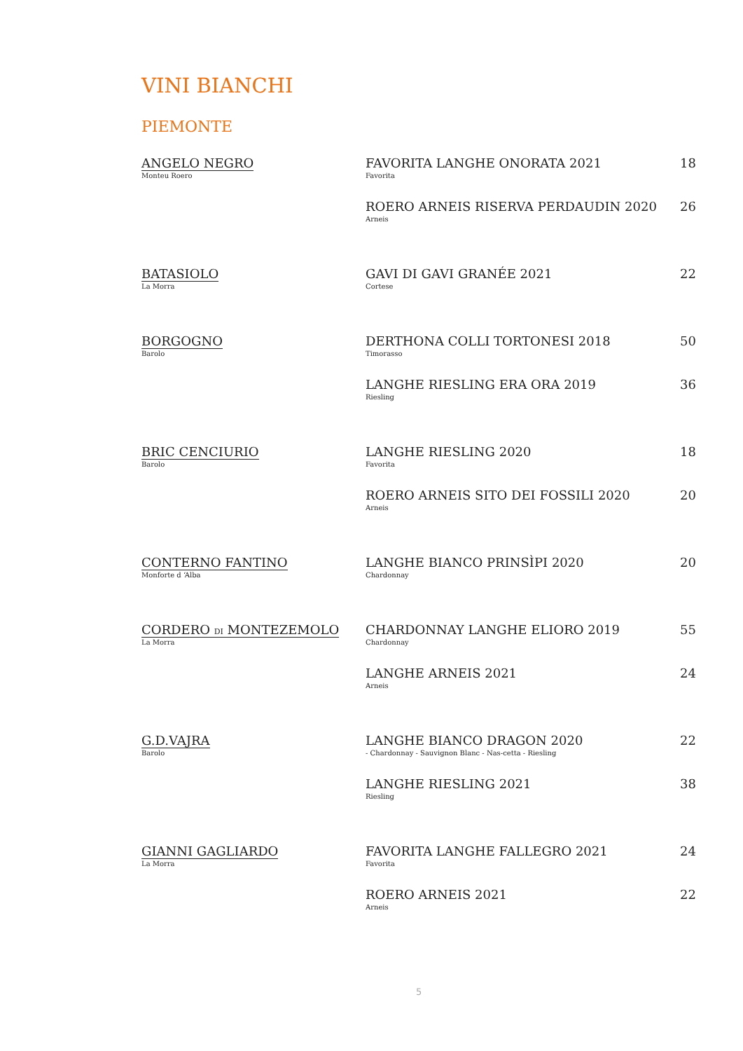VINI BIANCHI
PIEMONTE
| ANGELO NEGRO Monteu Roero | FAVORITA LANGHE ONORATA 2021 Favorita | 18 |
| | ROERO ARNEIS RISERVA PERDAUDIN 2020 Arneis | 26 |
| BATASIOLO La Morra | GAVI DI GAVI GRANÉE 2021 Cortese | 22 |
| BORGOGNO Barolo | DERTHONA COLLI TORTONESI 2018 Timorasso | 50 |
| | LANGHE RIESLING ERA ORA 2019 Riesling | 36 |
| BRIC CENCIURIO Barolo | LANGHE RIESLING 2020 Favorita | 18 |
| | ROERO ARNEIS SITO DEI FOSSILI 2020 Arneis | 20 |
| CONTERNO FANTINO Monforte d ‘Alba | LANGHE BIANCO PRINSÌPI 2020 Chardonnay | 20 |
| CORDERO DI MONTEZEMOLO La Morra | CHARDONNAY LANGHE ELIORO 2019 Chardonnay | 55 |
| | LANGHE ARNEIS 2021 Arneis | 24 |
| G.D.VAJRA Barolo | LANGHE BIANCO DRAGON 2020 - Chardonnay - Sauvignon Blanc - Nas-cetta - Riesling | 22 |
| | LANGHE RIESLING 2021 Riesling | 38 |
| GIANNI GAGLIARDO La Morra | FAVORITA LANGHE FALLEGRO 2021 Favorita | 24 |
| | ROERO ARNEIS 2021 Arneis | 22 |
5